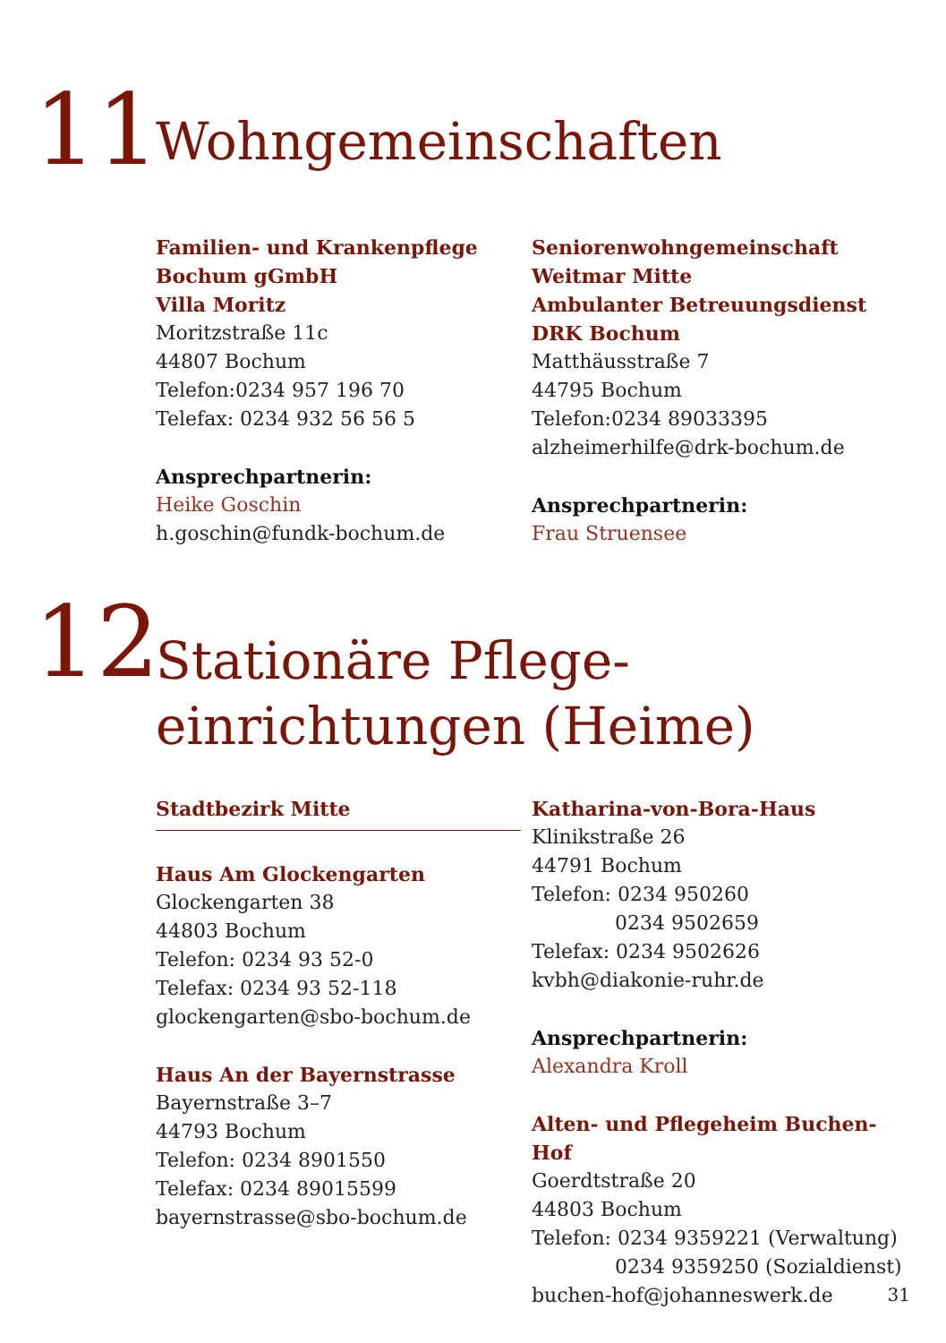11
Wohngemeinschaften
Familien- und Krankenpflege
Bochum gGmbH
Villa Moritz
Moritzstraße 11c
44807 Bochum
Telefon:0234 957 196 70
Telefax: 0234 932 56 56 5
Ansprechpartnerin:
Heike Goschin
h.goschin@fundk-bochum.de
Seniorenwohngemeinschaft
Weitmar Mitte
Ambulanter Betreuungsdienst
DRK Bochum
Matthäusstraße 7
44795 Bochum
Telefon:0234 89033395
alzheimerhilfe@drk-bochum.de
Ansprechpartnerin:
Frau Struensee
12
Stationäre Pflege-
einrichtungen (Heime)
Stadtbezirk Mitte
Haus Am Glockengarten
Glockengarten 38
44803 Bochum
Telefon: 0234 93 52-0
Telefax: 0234 93 52-118
glockengarten@sbo-bochum.de
Haus An der Bayernstrasse
Bayernstraße 3–7
44793 Bochum
Telefon: 0234 8901550
Telefax: 0234 89015599
bayernstrasse@sbo-bochum.de
Katharina-von-Bora-Haus
Klinikstraße 26
44791 Bochum
Telefon: 0234 950260
0234 9502659
Telefax: 0234 9502626
kvbh@diakonie-ruhr.de
Ansprechpartnerin:
Alexandra Kroll
Alten- und Pflegeheim Buchen-Hof
Goerdtstraße 20
44803 Bochum
Telefon: 0234 9359221 (Verwaltung)
0234 9359250 (Sozialdienst)
buchen-hof@johanneswerk.de
31